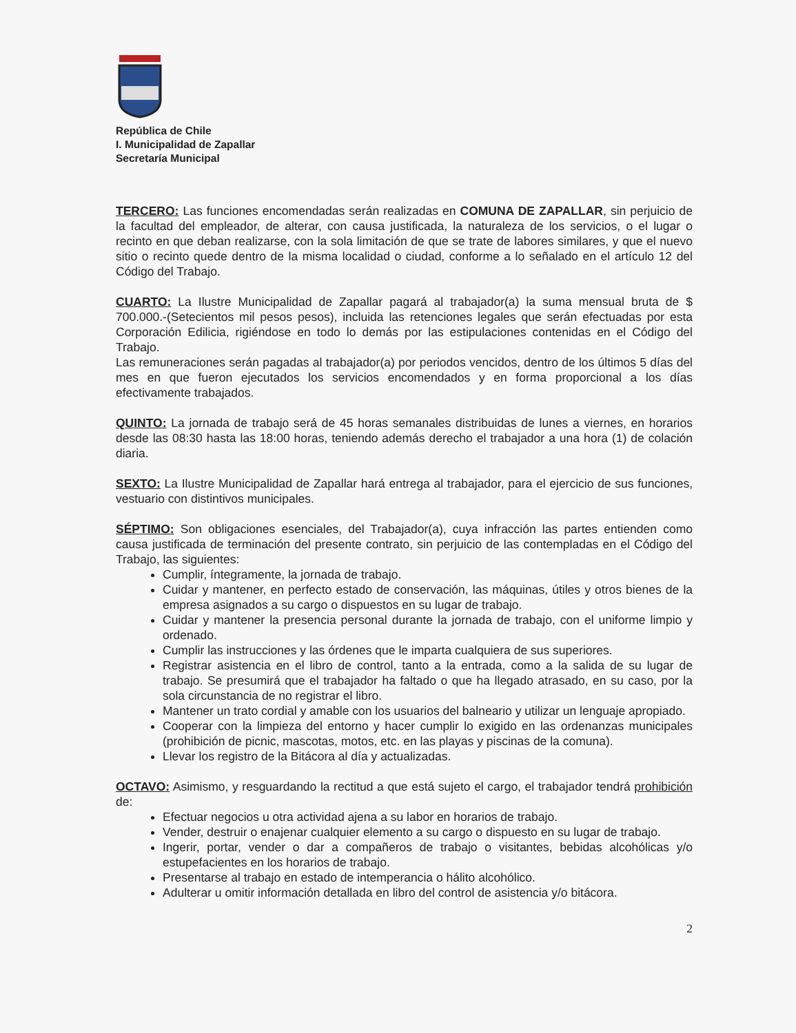República de Chile
I. Municipalidad de Zapallar
Secretaría Municipal
TERCERO: Las funciones encomendadas serán realizadas en COMUNA DE ZAPALLAR, sin perjuicio de la facultad del empleador, de alterar, con causa justificada, la naturaleza de los servicios, o el lugar o recinto en que deban realizarse, con la sola limitación de que se trate de labores similares, y que el nuevo sitio o recinto quede dentro de la misma localidad o ciudad, conforme a lo señalado en el artículo 12 del Código del Trabajo.
CUARTO: La Ilustre Municipalidad de Zapallar pagará al trabajador(a) la suma mensual bruta de $ 700.000.-(Setecientos mil pesos pesos), incluida las retenciones legales que serán efectuadas por esta Corporación Edilicia, rigiéndose en todo lo demás por las estipulaciones contenidas en el Código del Trabajo.
Las remuneraciones serán pagadas al trabajador(a) por periodos vencidos, dentro de los últimos 5 días del mes en que fueron ejecutados los servicios encomendados y en forma proporcional a los días efectivamente trabajados.
QUINTO: La jornada de trabajo será de 45 horas semanales distribuidas de lunes a viernes, en horarios desde las 08:30 hasta las 18:00 horas, teniendo además derecho el trabajador a una hora (1) de colación diaria.
SEXTO: La Ilustre Municipalidad de Zapallar hará entrega al trabajador, para el ejercicio de sus funciones, vestuario con distintivos municipales.
SÉPTIMO: Son obligaciones esenciales, del Trabajador(a), cuya infracción las partes entienden como causa justificada de terminación del presente contrato, sin perjuicio de las contempladas en el Código del Trabajo, las siguientes:
Cumplir, íntegramente, la jornada de trabajo.
Cuidar y mantener, en perfecto estado de conservación, las máquinas, útiles y otros bienes de la empresa asignados a su cargo o dispuestos en su lugar de trabajo.
Cuidar y mantener la presencia personal durante la jornada de trabajo, con el uniforme limpio y ordenado.
Cumplir las instrucciones y las órdenes que le imparta cualquiera de sus superiores.
Registrar asistencia en el libro de control, tanto a la entrada, como a la salida de su lugar de trabajo. Se presumirá que el trabajador ha faltado o que ha llegado atrasado, en su caso, por la sola circunstancia de no registrar el libro.
Mantener un trato cordial y amable con los usuarios del balneario y utilizar un lenguaje apropiado.
Cooperar con la limpieza del entorno y hacer cumplir lo exigido en las ordenanzas municipales (prohibición de picnic, mascotas, motos, etc. en las playas y piscinas de la comuna).
Llevar los registro de la Bitácora al día y actualizadas.
OCTAVO: Asimismo, y resguardando la rectitud a que está sujeto el cargo, el trabajador tendrá prohibición de:
Efectuar negocios u otra actividad ajena a su labor en horarios de trabajo.
Vender, destruir o enajenar cualquier elemento a su cargo o dispuesto en su lugar de trabajo.
Ingerir, portar, vender o dar a compañeros de trabajo o visitantes, bebidas alcohólicas y/o estupefacientes en los horarios de trabajo.
Presentarse al trabajo en estado de intemperancia o hálito alcohólico.
Adulterar u omitir información detallada en libro del control de asistencia y/o bitácora.
2